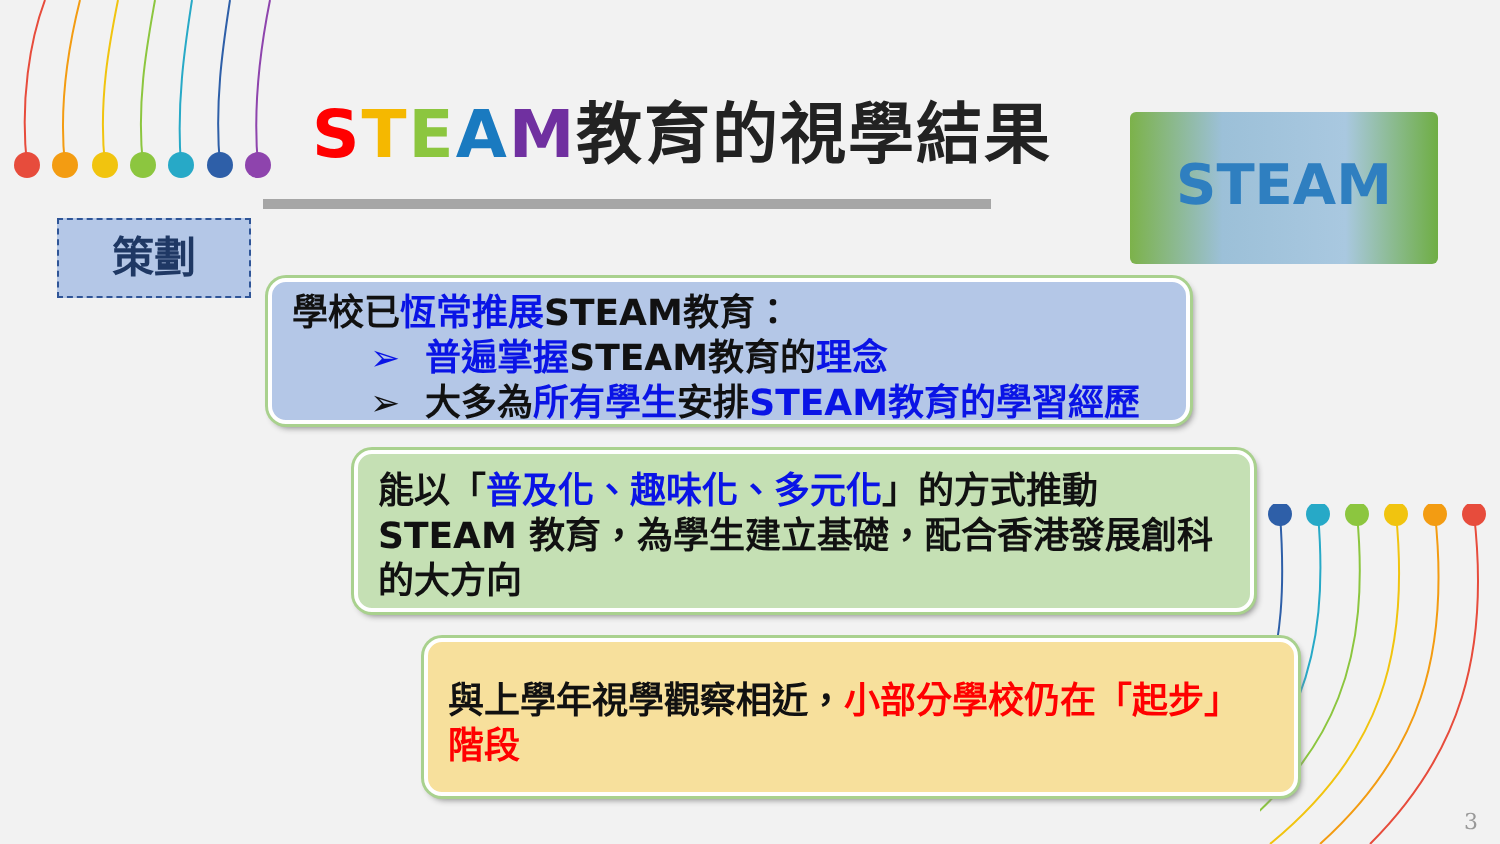STEAM教育的視學結果 STEAM
策劃
學校已恆常推展STEAM教育：
➢ 普遍掌握STEAM教育的理念
➢ 大多為所有學生安排STEAM教育的學習經歷
能以「普及化、趣味化、多元化」的方式推動STEAM 教育，為學生建立基礎，配合香港發展創科的大方向
與上學年視學觀察相近，小部分學校仍在「起步」階段
3